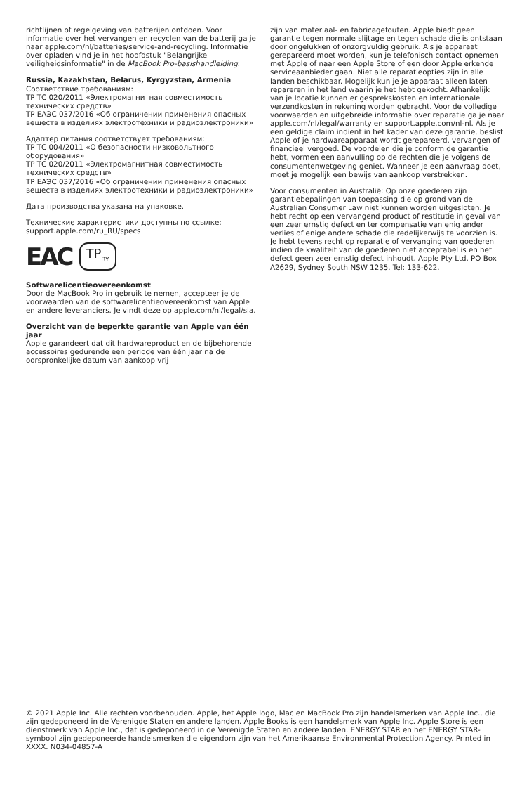richtlijnen of regelgeving van batterijen ontdoen. Voor informatie over het vervangen en recyclen van de batterij ga je naar apple.com/nl/batteries/service-and-recycling. Informatie over opladen vind je in het hoofdstuk "Belangrijke veiligheidsinformatie" in de MacBook Pro-basishandleiding.
Russia, Kazakhstan, Belarus, Kyrgyzstan, Armenia
Соответствие требованиям:
ТР ТС 020/2011 «Электромагнитная совместимость технических средств»
ТР ЕАЭС 037/2016 «Об ограничении применения опасных веществ в изделиях электротехники и радиоэлектроники»
Адаптер питания соответствует требованиям:
ТР ТС 004/2011 «О безопасности низковольтного оборудования»
ТР ТС 020/2011 «Электромагнитная совместимость технических средств»
ТР ЕАЭС 037/2016 «Об ограничении применения опасных веществ в изделиях электротехники и радиоэлектроники»
Дата производства указана на упаковке.
Технические характеристики доступны по ссылке: support.apple.com/ru_RU/specs
EAC TP<sub>BY</sub>
Softwarelicentieovereenkomst
Door de MacBook Pro in gebruik te nemen, accepteer je de voorwaarden van de softwarelicentieovereenkomst van Apple en andere leveranciers. Je vindt deze op apple.com/nl/legal/sla.
Overzicht van de beperkte garantie van Apple van één jaar
Apple garandeert dat dit hardwareproduct en de bijbehorende accessoires gedurende een periode van één jaar na de oorspronkelijke datum van aankoop vrij
zijn van materiaal- en fabricagefouten. Apple biedt geen garantie tegen normale slijtage en tegen schade die is ontstaan door ongelukken of onzorgvuldig gebruik. Als je apparaat gerepareerd moet worden, kun je telefonisch contact opnemen met Apple of naar een Apple Store of een door Apple erkende serviceaanbieder gaan. Niet alle reparatieopties zijn in alle landen beschikbaar. Mogelijk kun je je apparaat alleen laten repareren in het land waarin je het hebt gekocht. Afhankelijk van je locatie kunnen er gesprekskosten en internationale verzendkosten in rekening worden gebracht. Voor de volledige voorwaarden en uitgebreide informatie over reparatie ga je naar apple.com/nl/legal/warranty en support.apple.com/nl-nl. Als je een geldige claim indient in het kader van deze garantie, beslist Apple of je hardwareapparaat wordt gerepareerd, vervangen of financieel vergoed. De voordelen die je conform de garantie hebt, vormen een aanvulling op de rechten die je volgens de consumentenwetgeving geniet. Wanneer je een aanvraag doet, moet je mogelijk een bewijs van aankoop verstrekken.
Voor consumenten in Australië: Op onze goederen zijn garantiebepalingen van toepassing die op grond van de Australian Consumer Law niet kunnen worden uitgesloten. Je hebt recht op een vervangend product of restitutie in geval van een zeer ernstig defect en ter compensatie van enig ander verlies of enige andere schade die redelijkerwijs te voorzien is. Je hebt tevens recht op reparatie of vervanging van goederen indien de kwaliteit van de goederen niet acceptabel is en het defect geen zeer ernstig defect inhoudt. Apple Pty Ltd, PO Box A2629, Sydney South NSW 1235. Tel: 133-622.
© 2021 Apple Inc. Alle rechten voorbehouden. Apple, het Apple logo, Mac en MacBook Pro zijn handelsmerken van Apple Inc., die zijn gedeponeerd in de Verenigde Staten en andere landen. Apple Books is een handelsmerk van Apple Inc. Apple Store is een dienstmerk van Apple Inc., dat is gedeponeerd in de Verenigde Staten en andere landen. ENERGY STAR en het ENERGY STAR-symbool zijn gedeponeerde handelsmerken die eigendom zijn van het Amerikaanse Environmental Protection Agency. Printed in XXXX. N034-04857-A